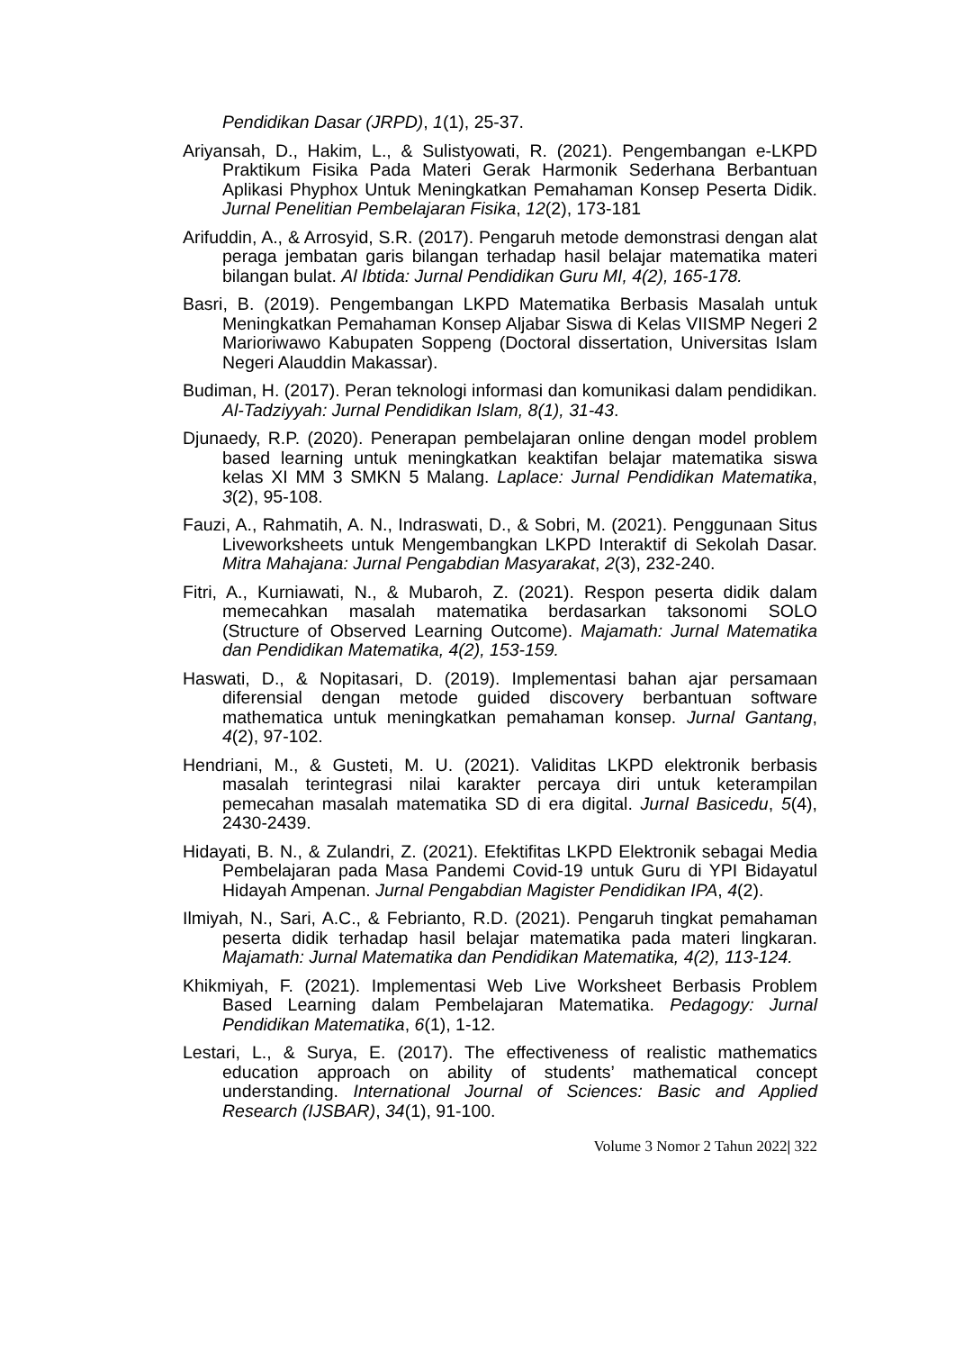Pendidikan Dasar (JRPD), 1(1), 25-37.
Ariyansah, D., Hakim, L., & Sulistyowati, R. (2021). Pengembangan e-LKPD Praktikum Fisika Pada Materi Gerak Harmonik Sederhana Berbantuan Aplikasi Phyphox Untuk Meningkatkan Pemahaman Konsep Peserta Didik. Jurnal Penelitian Pembelajaran Fisika, 12(2), 173-181
Arifuddin, A., & Arrosyid, S.R. (2017). Pengaruh metode demonstrasi dengan alat peraga jembatan garis bilangan terhadap hasil belajar matematika materi bilangan bulat. Al Ibtida: Jurnal Pendidikan Guru MI, 4(2), 165-178.
Basri, B. (2019). Pengembangan LKPD Matematika Berbasis Masalah untuk Meningkatkan Pemahaman Konsep Aljabar Siswa di Kelas VIISMP Negeri 2 Marioriwawo Kabupaten Soppeng (Doctoral dissertation, Universitas Islam Negeri Alauddin Makassar).
Budiman, H. (2017). Peran teknologi informasi dan komunikasi dalam pendidikan. Al-Tadziyyah: Jurnal Pendidikan Islam, 8(1), 31-43.
Djunaedy, R.P. (2020). Penerapan pembelajaran online dengan model problem based learning untuk meningkatkan keaktifan belajar matematika siswa kelas XI MM 3 SMKN 5 Malang. Laplace: Jurnal Pendidikan Matematika, 3(2), 95-108.
Fauzi, A., Rahmatih, A. N., Indraswati, D., & Sobri, M. (2021). Penggunaan Situs Liveworksheets untuk Mengembangkan LKPD Interaktif di Sekolah Dasar. Mitra Mahajana: Jurnal Pengabdian Masyarakat, 2(3), 232-240.
Fitri, A., Kurniawati, N., & Mubaroh, Z. (2021). Respon peserta didik dalam memecahkan masalah matematika berdasarkan taksonomi SOLO (Structure of Observed Learning Outcome). Majamath: Jurnal Matematika dan Pendidikan Matematika, 4(2), 153-159.
Haswati, D., & Nopitasari, D. (2019). Implementasi bahan ajar persamaan diferensial dengan metode guided discovery berbantuan software mathematica untuk meningkatkan pemahaman konsep. Jurnal Gantang, 4(2), 97-102.
Hendriani, M., & Gusteti, M. U. (2021). Validitas LKPD elektronik berbasis masalah terintegrasi nilai karakter percaya diri untuk keterampilan pemecahan masalah matematika SD di era digital. Jurnal Basicedu, 5(4), 2430-2439.
Hidayati, B. N., & Zulandri, Z. (2021). Efektifitas LKPD Elektronik sebagai Media Pembelajaran pada Masa Pandemi Covid-19 untuk Guru di YPI Bidayatul Hidayah Ampenan. Jurnal Pengabdian Magister Pendidikan IPA, 4(2).
Ilmiyah, N., Sari, A.C., & Febrianto, R.D. (2021). Pengaruh tingkat pemahaman peserta didik terhadap hasil belajar matematika pada materi lingkaran. Majamath: Jurnal Matematika dan Pendidikan Matematika, 4(2), 113-124.
Khikmiyah, F. (2021). Implementasi Web Live Worksheet Berbasis Problem Based Learning dalam Pembelajaran Matematika. Pedagogy: Jurnal Pendidikan Matematika, 6(1), 1-12.
Lestari, L., & Surya, E. (2017). The effectiveness of realistic mathematics education approach on ability of students’ mathematical concept understanding. International Journal of Sciences: Basic and Applied Research (IJSBAR), 34(1), 91-100.
Volume 3 Nomor 2 Tahun 2022| 322